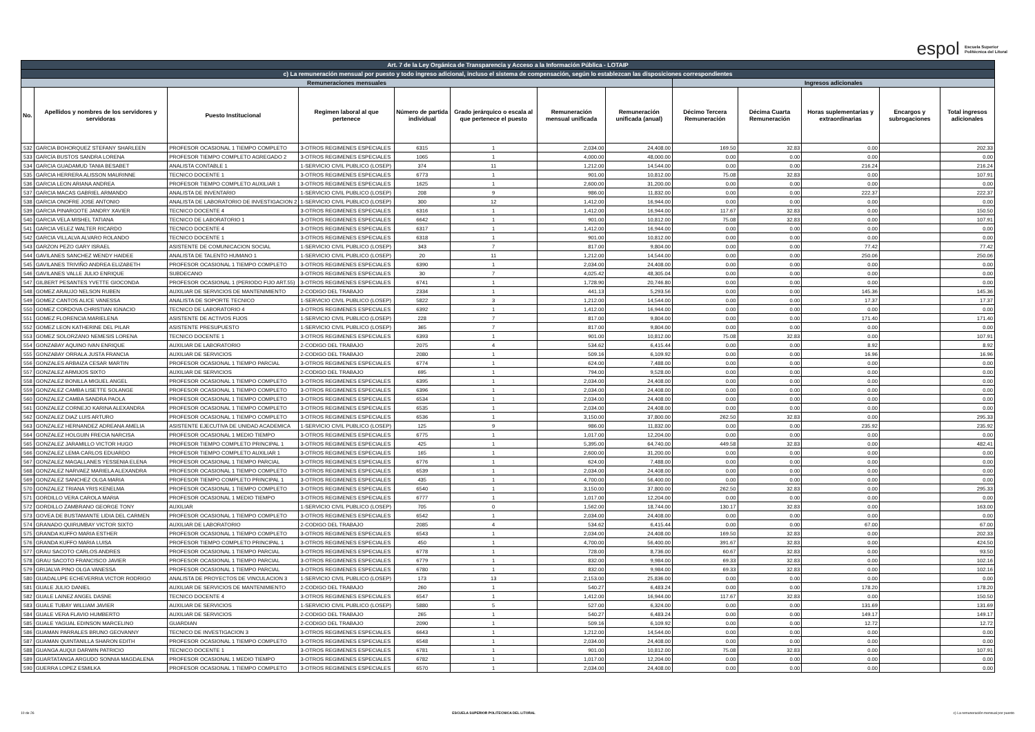espol Escuela Superior
Politécnica del Litoral
| Art. 7 de la Ley Orgánica de Transparencia y Acceso a la Información Pública - LOTAIP | | | | | | | | | | | | |
| --- | --- | --- | --- | --- | --- | --- | --- | --- | --- | --- | --- | --- |
| c) La remuneración mensual por puesto y todo ingreso adicional, incluso el sistema de compensación, según lo establezcan las disposiciones correspondientes | | | | | | | | | | | | |
| Remuneraciones mensuales | | | | | | | | Ingresos adicionales | | | | |
| No. | Apellidos y nombres de los servidores y servidoras | Puesto Institucional | Regimen laboral al que pertenece | Número de partida individual | Grado jerárquico o escala al que pertenece el puesto | Remuneración mensual unificada | Remuneración unificada (anual) | Décimo Tercera Remuneración | Décima Cuarta Remuneración | Horas suplementarias y extraordinarias | Encargos y subrogaciones | Total ingresos adicionales |
| 532 | GARCIA BOHORQUEZ STEFANY SHARLEEN | PROFESOR OCASIONAL 1 TIEMPO COMPLETO | 3-OTROS REGIMENES ESPECIALES | 6315 | 1 | 2,034.00 | 24,408.00 | 169.50 | 32.83 | 0.00 | | 202.33 |
| 533 | GARCÍA BUSTOS SANDRA LORENA | PROFESOR TIEMPO COMPLETO AGREGADO 2 | 3-OTROS REGIMENES ESPECIALES | 1065 | 1 | 4,000.00 | 48,000.00 | 0.00 | 0.00 | 0.00 | | 0.00 |
| 534 | GARCIA GUADAMUD TANIA BESABET | ANALISTA CONTABLE 1 | 1-SERVICIO CIVIL PUBLICO (LOSEP) | 374 | 11 | 1,212.00 | 14,544.00 | 0.00 | 0.00 | 216.24 | | 216.24 |
| 535 | GARCIA HERRERA ALISSON MAURINNE | TECNICO DOCENTE 1 | 3-OTROS REGIMENES ESPECIALES | 6773 | 1 | 901.00 | 10,812.00 | 75.08 | 32.83 | 0.00 | | 107.91 |
| 536 | GARCIA LEON ARIANA ANDREA | PROFESOR TIEMPO COMPLETO AUXILIAR 1 | 3-OTROS REGIMENES ESPECIALES | 1625 | 1 | 2,600.00 | 31,200.00 | 0.00 | 0.00 | 0.00 | | 0.00 |
| 537 | GARCIA MACAS GABRIEL ARMANDO | ANALISTA DE INVENTARIO | 1-SERVICIO CIVIL PUBLICO (LOSEP) | 208 | 9 | 986.00 | 11,832.00 | 0.00 | 0.00 | 222.37 | | 222.37 |
| 538 | GARCIA ONOFRE JOSE ANTONIO | ANALISTA DE LABORATORIO DE INVESTIGACION 2 | 1-SERVICIO CIVIL PUBLICO (LOSEP) | 300 | 12 | 1,412.00 | 16,944.00 | 0.00 | 0.00 | 0.00 | | 0.00 |
| 539 | GARCIA PINARGOTE JANDRY XAVIER | TECNICO DOCENTE 4 | 3-OTROS REGIMENES ESPECIALES | 6316 | 1 | 1,412.00 | 16,944.00 | 117.67 | 32.83 | 0.00 | | 150.50 |
| 540 | GARCIA VELA MISHEL TATIANA | TECNICO DE LABORATORIO 1 | 3-OTROS REGIMENES ESPECIALES | 6642 | 1 | 901.00 | 10,812.00 | 75.08 | 32.83 | 0.00 | | 107.91 |
| 541 | GARCIA VELEZ WALTER RICARDO | TECNICO DOCENTE 4 | 3-OTROS REGIMENES ESPECIALES | 6317 | 1 | 1,412.00 | 16,944.00 | 0.00 | 0.00 | 0.00 | | 0.00 |
| 542 | GARCIA VILLALVA ALVARO ROLANDO | TECNICO DOCENTE 1 | 3-OTROS REGIMENES ESPECIALES | 6318 | 1 | 901.00 | 10,812.00 | 0.00 | 0.00 | 0.00 | | 0.00 |
| 543 | GARZON PEZO GARY ISRAEL | ASISTENTE DE COMUNICACION SOCIAL | 1-SERVICIO CIVIL PUBLICO (LOSEP) | 343 | 7 | 817.00 | 9,804.00 | 0.00 | 0.00 | 77.42 | | 77.42 |
| 544 | GAVILANES SANCHEZ WENDY HAIDEE | ANALISTA DE TALENTO HUMANO 1 | 1-SERVICIO CIVIL PUBLICO (LOSEP) | 20 | 11 | 1,212.00 | 14,544.00 | 0.00 | 0.00 | 250.06 | | 250.06 |
| 545 | GAVILANES TRIVIÑO ANDREA ELIZABETH | PROFESOR OCASIONAL 1 TIEMPO COMPLETO | 3-OTROS REGIMENES ESPECIALES | 6390 | 1 | 2,034.00 | 24,408.00 | 0.00 | 0.00 | 0.00 | | 0.00 |
| 546 | GAVILANES VALLE JULIO ENRIQUE | SUBDECANO | 3-OTROS REGIMENES ESPECIALES | 30 | 7 | 4,025.42 | 48,305.04 | 0.00 | 0.00 | 0.00 | | 0.00 |
| 547 | GILBERT PESANTES YVETTE GIOCONDA | PROFESOR OCASIONAL 1 (PERIODO FIJO ART.55) | 3-OTROS REGIMENES ESPECIALES | 6741 | 1 | 1,728.90 | 20,746.80 | 0.00 | 0.00 | 0.00 | | 0.00 |
| 548 | GOMEZ ARAUJO NELSON RUBEN | AUXILIAR DE SERVICIOS DE MANTENIMIENTO | 2-CODIGO DEL TRABAJO | 2334 | 1 | 441.13 | 5,293.56 | 0.00 | 0.00 | 145.36 | | 145.36 |
| 549 | GOMEZ CANTOS ALICE VANESSA | ANALISTA DE SOPORTE TECNICO | 1-SERVICIO CIVIL PUBLICO (LOSEP) | 5822 | 3 | 1,212.00 | 14,544.00 | 0.00 | 0.00 | 17.37 | | 17.37 |
| 550 | GOMEZ CORDOVA CHRISTIAN IGNACIO | TECNICO DE LABORATORIO 4 | 3-OTROS REGIMENES ESPECIALES | 6392 | 1 | 1,412.00 | 16,944.00 | 0.00 | 0.00 | 0.00 | | 0.00 |
| 551 | GOMEZ FLORENCIA MARIELENA | ASISTENTE DE ACTIVOS FIJOS | 1-SERVICIO CIVIL PUBLICO (LOSEP) | 228 | 7 | 817.00 | 9,804.00 | 0.00 | 0.00 | 171.40 | | 171.40 |
| 552 | GOMEZ LEON KATHERINE DEL PILAR | ASISTENTE PRESUPUESTO | 1-SERVICIO CIVIL PUBLICO (LOSEP) | 365 | 7 | 817.00 | 9,804.00 | 0.00 | 0.00 | 0.00 | | 0.00 |
| 553 | GOMEZ SOLORZANO NEMESIS LORENA | TECNICO DOCENTE 1 | 3-OTROS REGIMENES ESPECIALES | 6393 | 1 | 901.00 | 10,812.00 | 75.08 | 32.83 | 0.00 | | 107.91 |
| 554 | GONZABAY AQUINO IVAN ENRIQUE | AUXILIAR DE LABORATORIO | 2-CODIGO DEL TRABAJO | 2075 | 4 | 534.62 | 6,415.44 | 0.00 | 0.00 | 8.92 | | 8.92 |
| 555 | GONZABAY ORRALA JUSTA FRANCIA | AUXILIAR DE SERVICIOS | 2-CODIGO DEL TRABAJO | 2080 | 1 | 509.16 | 6,109.92 | 0.00 | 0.00 | 16.96 | | 16.96 |
| 556 | GONZALES ARBAIZA CESAR MARTIN | PROFESOR OCASIONAL 1 TIEMPO PARCIAL | 3-OTROS REGIMENES ESPECIALES | 6774 | 1 | 624.00 | 7,488.00 | 0.00 | 0.00 | 0.00 | | 0.00 |
| 557 | GONZALEZ ARMIJOS SIXTO | AUXILIAR DE SERVICIOS | 2-CODIGO DEL TRABAJO | 695 | 1 | 794.00 | 9,528.00 | 0.00 | 0.00 | 0.00 | | 0.00 |
| 558 | GONZALEZ BONILLA MIGUEL ANGEL | PROFESOR OCASIONAL 1 TIEMPO COMPLETO | 3-OTROS REGIMENES ESPECIALES | 6395 | 1 | 2,034.00 | 24,408.00 | 0.00 | 0.00 | 0.00 | | 0.00 |
| 559 | GONZALEZ CAMBA LISETTE SOLANGE | PROFESOR OCASIONAL 1 TIEMPO COMPLETO | 3-OTROS REGIMENES ESPECIALES | 6396 | 1 | 2,034.00 | 24,408.00 | 0.00 | 0.00 | 0.00 | | 0.00 |
| 560 | GONZALEZ CAMBA SANDRA PAOLA | PROFESOR OCASIONAL 1 TIEMPO COMPLETO | 3-OTROS REGIMENES ESPECIALES | 6534 | 1 | 2,034.00 | 24,408.00 | 0.00 | 0.00 | 0.00 | | 0.00 |
| 561 | GONZALEZ CORNEJO KARINA ALEXANDRA | PROFESOR OCASIONAL 1 TIEMPO COMPLETO | 3-OTROS REGIMENES ESPECIALES | 6535 | 1 | 2,034.00 | 24,408.00 | 0.00 | 0.00 | 0.00 | | 0.00 |
| 562 | GONZALEZ DIAZ LUIS ARTURO | PROFESOR OCASIONAL 1 TIEMPO COMPLETO | 3-OTROS REGIMENES ESPECIALES | 6536 | 1 | 3,150.00 | 37,800.00 | 262.50 | 32.83 | 0.00 | | 295.33 |
| 563 | GONZALEZ HERNANDEZ ADREANA AMELIA | ASISTENTE EJECUTIVA DE UNIDAD ACADEMICA | 1-SERVICIO CIVIL PUBLICO (LOSEP) | 125 | 9 | 986.00 | 11,832.00 | 0.00 | 0.00 | 235.92 | | 235.92 |
| 564 | GONZALEZ HOLGUIN FRECIA NARCISA | PROFESOR OCASIONAL 1 MEDIO TIEMPO | 3-OTROS REGIMENES ESPECIALES | 6775 | 1 | 1,017.00 | 12,204.00 | 0.00 | 0.00 | 0.00 | | 0.00 |
| 565 | GONZALEZ JARAMILLO VICTOR HUGO | PROFESOR TIEMPO COMPLETO PRINCIPAL 1 | 3-OTROS REGIMENES ESPECIALES | 425 | 1 | 5,395.00 | 64,740.00 | 449.58 | 32.83 | 0.00 | | 482.41 |
| 566 | GONZALEZ LEMA CARLOS EDUARDO | PROFESOR TIEMPO COMPLETO AUXILIAR 1 | 3-OTROS REGIMENES ESPECIALES | 165 | 1 | 2,600.00 | 31,200.00 | 0.00 | 0.00 | 0.00 | | 0.00 |
| 567 | GONZALEZ MAGALLANES YESSENIA ELENA | PROFESOR OCASIONAL 1 TIEMPO PARCIAL | 3-OTROS REGIMENES ESPECIALES | 6776 | 1 | 624.00 | 7,488.00 | 0.00 | 0.00 | 0.00 | | 0.00 |
| 568 | GONZALEZ NARVAEZ MARIELA ALEXANDRA | PROFESOR OCASIONAL 1 TIEMPO COMPLETO | 3-OTROS REGIMENES ESPECIALES | 6539 | 1 | 2,034.00 | 24,408.00 | 0.00 | 0.00 | 0.00 | | 0.00 |
| 569 | GONZALEZ SANCHEZ OLGA MARIA | PROFESOR TIEMPO COMPLETO PRINCIPAL 1 | 3-OTROS REGIMENES ESPECIALES | 435 | 1 | 4,700.00 | 56,400.00 | 0.00 | 0.00 | 0.00 | | 0.00 |
| 570 | GONZALEZ TRIANA YRIS KENELMA | PROFESOR OCASIONAL 1 TIEMPO COMPLETO | 3-OTROS REGIMENES ESPECIALES | 6540 | 1 | 3,150.00 | 37,800.00 | 262.50 | 32.83 | 0.00 | | 295.33 |
| 571 | GORDILLO VERA CAROLA MARIA | PROFESOR OCASIONAL 1 MEDIO TIEMPO | 3-OTROS REGIMENES ESPECIALES | 6777 | 1 | 1,017.00 | 12,204.00 | 0.00 | 0.00 | 0.00 | | 0.00 |
| 572 | GORDILLO ZAMBRANO GEORGE TONY | AUXILIAR | 1-SERVICIO CIVIL PUBLICO (LOSEP) | 705 | 0 | 1,562.00 | 18,744.00 | 130.17 | 32.83 | 0.00 | | 163.00 |
| 573 | GOVEA DE BUSTAMANTE LIDIA DEL CARMEN | PROFESOR OCASIONAL 1 TIEMPO COMPLETO | 3-OTROS REGIMENES ESPECIALES | 6542 | 1 | 2,034.00 | 24,408.00 | 0.00 | 0.00 | 0.00 | | 0.00 |
| 574 | GRANADO QUIRUMBAY VICTOR SIXTO | AUXILIAR DE LABORATORIO | 2-CODIGO DEL TRABAJO | 2085 | 4 | 534.62 | 6,415.44 | 0.00 | 0.00 | 67.00 | | 67.00 |
| 575 | GRANDA KUFFO MARIA ESTHER | PROFESOR OCASIONAL 1 TIEMPO COMPLETO | 3-OTROS REGIMENES ESPECIALES | 6543 | 1 | 2,034.00 | 24,408.00 | 169.50 | 32.83 | 0.00 | | 202.33 |
| 576 | GRANDA KUFFO MARIA LUISA | PROFESOR TIEMPO COMPLETO PRINCIPAL 1 | 3-OTROS REGIMENES ESPECIALES | 450 | 1 | 4,700.00 | 56,400.00 | 391.67 | 32.83 | 0.00 | | 424.50 |
| 577 | GRAU SACOTO CARLOS ANDRES | PROFESOR OCASIONAL 1 TIEMPO PARCIAL | 3-OTROS REGIMENES ESPECIALES | 6778 | 1 | 728.00 | 8,736.00 | 60.67 | 32.83 | 0.00 | | 93.50 |
| 578 | GRAU SACOTO FRANCISCO JAVIER | PROFESOR OCASIONAL 1 TIEMPO PARCIAL | 3-OTROS REGIMENES ESPECIALES | 6779 | 1 | 832.00 | 9,984.00 | 69.33 | 32.83 | 0.00 | | 102.16 |
| 579 | GRIJALVA PINO OLGA VANESSA | PROFESOR OCASIONAL 1 TIEMPO PARCIAL | 3-OTROS REGIMENES ESPECIALES | 6780 | 1 | 832.00 | 9,984.00 | 69.33 | 32.83 | 0.00 | | 102.16 |
| 580 | GUADALUPE ECHEVERRIA VICTOR RODRIGO | ANALISTA DE PROYECTOS DE VINCULACION 3 | 1-SERVICIO CIVIL PUBLICO (LOSEP) | 173 | 13 | 2,153.00 | 25,836.00 | 0.00 | 0.00 | 0.00 | | 0.00 |
| 581 | GUALE JULIO DANIEL | AUXILIAR DE SERVICIOS DE MANTENIMIENTO | 2-CODIGO DEL TRABAJO | 260 | 1 | 540.27 | 6,483.24 | 0.00 | 0.00 | 178.20 | | 178.20 |
| 582 | GUALE LAINEZ ANGEL DASNE | TECNICO DOCENTE 4 | 3-OTROS REGIMENES ESPECIALES | 6547 | 1 | 1,412.00 | 16,944.00 | 117.67 | 32.83 | 0.00 | | 150.50 |
| 583 | GUALE TUBAY WILLIAM JAVIER | AUXILIAR DE SERVICIOS | 1-SERVICIO CIVIL PUBLICO (LOSEP) | 5880 | 5 | 527.00 | 6,324.00 | 0.00 | 0.00 | 131.69 | | 131.69 |
| 584 | GUALE VERA FLAVIO HUMBERTO | AUXILIAR DE SERVICIOS | 2-CODIGO DEL TRABAJO | 265 | 1 | 540.27 | 6,483.24 | 0.00 | 0.00 | 149.17 | | 149.17 |
| 585 | GUALE YAGUAL EDINSON MARCELINO | GUARDIAN | 2-CODIGO DEL TRABAJO | 2090 | 1 | 509.16 | 6,109.92 | 0.00 | 0.00 | 12.72 | | 12.72 |
| 586 | GUAMAN PARRALES BRUNO GEOVANNY | TECNICO DE INVESTIGACION 3 | 3-OTROS REGIMENES ESPECIALES | 6643 | 1 | 1,212.00 | 14,544.00 | 0.00 | 0.00 | 0.00 | | 0.00 |
| 587 | GUAMAN QUINTANILLA SHARON EDITH | PROFESOR OCASIONAL 1 TIEMPO COMPLETO | 3-OTROS REGIMENES ESPECIALES | 6548 | 1 | 2,034.00 | 24,408.00 | 0.00 | 0.00 | 0.00 | | 0.00 |
| 588 | GUANGA AUQUI DARWIN PATRICIO | TECNICO DOCENTE 1 | 3-OTROS REGIMENES ESPECIALES | 6781 | 1 | 901.00 | 10,812.00 | 75.08 | 32.83 | 0.00 | | 107.91 |
| 589 | GUARTATANGA ARGUDO SONNIA MAGDALENA | PROFESOR OCASIONAL 1 MEDIO TIEMPO | 3-OTROS REGIMENES ESPECIALES | 6782 | 1 | 1,017.00 | 12,204.00 | 0.00 | 0.00 | 0.00 | | 0.00 |
| 590 | GUERRA LOPEZ ESMILKA | PROFESOR OCASIONAL 1 TIEMPO COMPLETO | 3-OTROS REGIMENES ESPECIALES | 6570 | 1 | 2,034.00 | 24,408.00 | 0.00 | 0.00 | 0.00 | | 0.00 |
10 de 26 ESCUELA SUPERIOR POLITECNICA DEL LITORAL c) La remuneración mensual por puesto